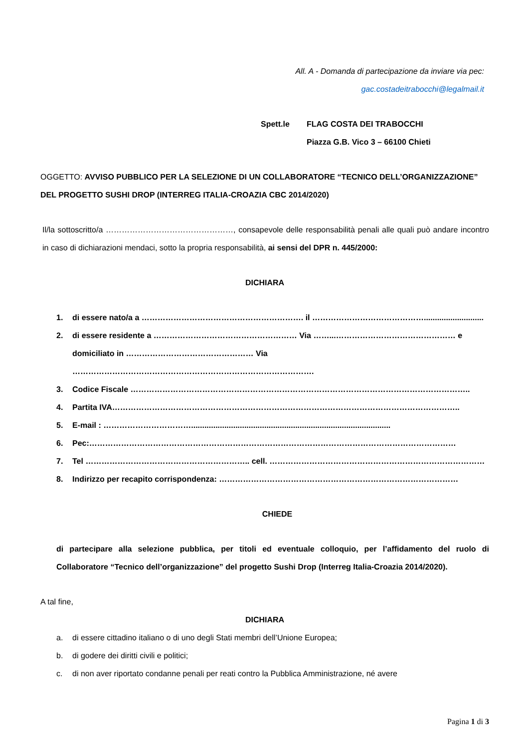All. A - Domanda di partecipazione da inviare via pec:
gac.costadeitrabocchi@legalmail.it
Spett.le FLAG COSTA DEI TRABOCCHI
Piazza G.B. Vico 3 – 66100 Chieti
OGGETTO: AVVISO PUBBLICO PER LA SELEZIONE DI UN COLLABORATORE “TECNICO DELL’ORGANIZZAZIONE” DEL PROGETTO SUSHI DROP (INTERREG ITALIA-CROAZIA CBC 2014/2020)
Il/la sottoscritto/a …………………………………………, consapevole delle responsabilità penali alle quali può andare incontro in caso di dichiarazioni mendaci, sotto la propria responsabilità, ai sensi del DPR n. 445/2000:
DICHIARA
1. di essere nato/a a ……………………………………………………. il ……………………………………...........................
2. di essere residente a ……………………………………………… Via ……...……………………………………… e domiciliato in ………………………………………… Via ……………………………………………………………………………….
3. Codice Fiscale ………………………………………………………………………………………………………………..
4. Partita IVA…………………………………………………………………………………………………………………..
5. E-mail : ……………………………..........................................................................................
6. Pec:…………………………………………………………………………………………………………………………
7. Tel …………………………………………………….. cell. ………………………………………………………………………
8. Indirizzo per recapito corrispondenza: ………………………………………………………………………………
CHIEDE
di partecipare alla selezione pubblica, per titoli ed eventuale colloquio, per l’affidamento del ruolo di Collaboratore “Tecnico dell’organizzazione” del progetto Sushi Drop (Interreg Italia-Croazia 2014/2020).
A tal fine,
DICHIARA
a. di essere cittadino italiano o di uno degli Stati membri dell’Unione Europea;
b. di godere dei diritti civili e politici;
c. di non aver riportato condanne penali per reati contro la Pubblica Amministrazione, né avere
Pagina 1 di 3